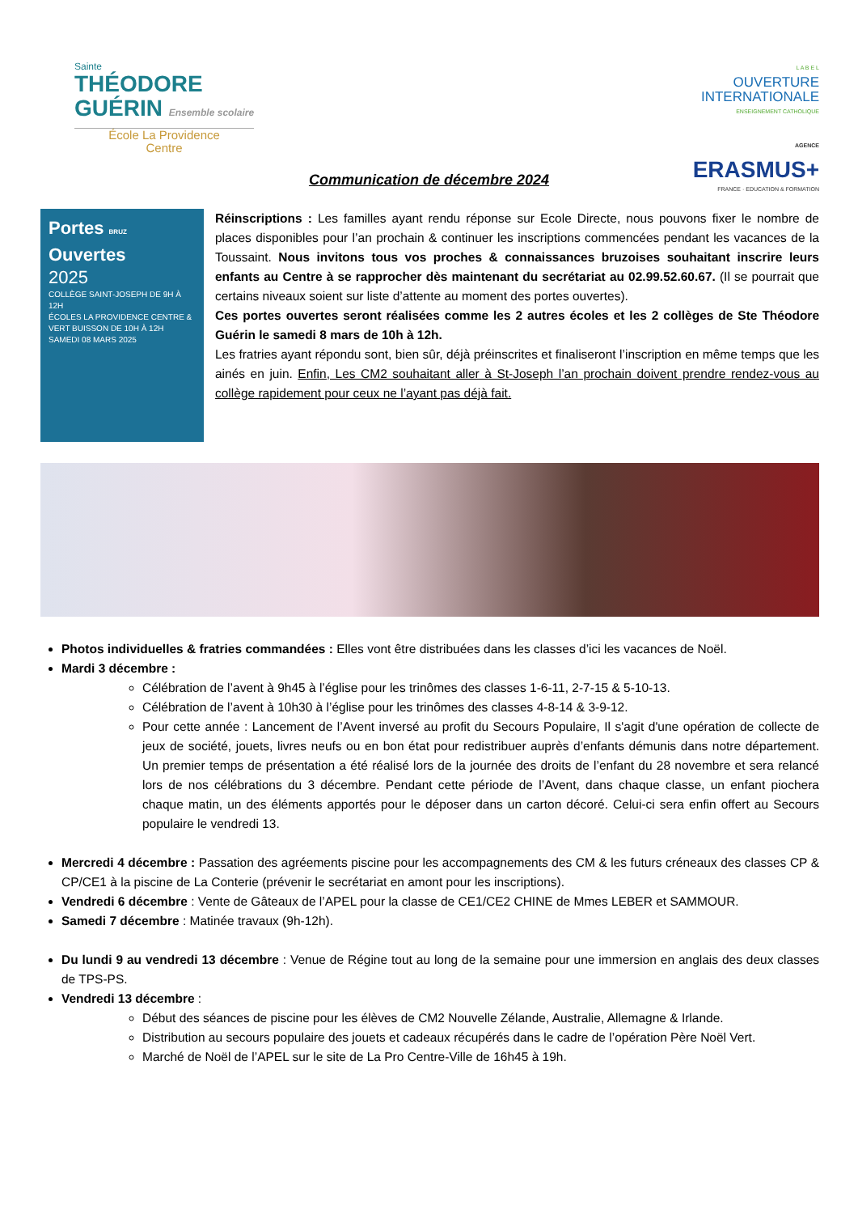Sainte
THÉODORE
GUÉRIN Ensemble scolaire
École La Providence
Centre
L A B E L
OUVERTURE
INTERNATIONALE
ENSEIGNEMENT CATHOLIQUE
AGENCE
ERASMUS+
FRANCE · EDUCATION & FORMATION
Communication de décembre 2024
Portes BRUZ
Ouvertes
2025
COLLÈGE SAINT-JOSEPH DE 9H À 12H
ÉCOLES LA PROVIDENCE CENTRE & VERT BUISSON DE 10H À 12H
SAMEDI 08 MARS 2025
Réinscriptions : Les familles ayant rendu réponse sur Ecole Directe, nous pouvons fixer le nombre de places disponibles pour l’an prochain & continuer les inscriptions commencées pendant les vacances de la Toussaint. Nous invitons tous vos proches & connaissances bruzoises souhaitant inscrire leurs enfants au Centre à se rapprocher dès maintenant du secrétariat au 02.99.52.60.67. (Il se pourrait que certains niveaux soient sur liste d’attente au moment des portes ouvertes).
Ces portes ouvertes seront réalisées comme les 2 autres écoles et les 2 collèges de Ste Théodore Guérin le samedi 8 mars de 10h à 12h.
Les fratries ayant répondu sont, bien sûr, déjà préinscrites et finaliseront l’inscription en même temps que les ainés en juin. Enfin, Les CM2 souhaitant aller à St-Joseph l’an prochain doivent prendre rendez-vous au collège rapidement pour ceux ne l’ayant pas déjà fait.
Photos individuelles & fratries commandées : Elles vont être distribuées dans les classes d’ici les vacances de Noël.
Mardi 3 décembre :
Célébration de l’avent à 9h45 à l’église pour les trinômes des classes 1-6-11, 2-7-15 & 5-10-13.
Célébration de l’avent à 10h30 à l’église pour les trinômes des classes 4-8-14 & 3-9-12.
Pour cette année : Lancement de l’Avent inversé au profit du Secours Populaire, Il s'agit d'une opération de collecte de jeux de société, jouets, livres neufs ou en bon état pour redistribuer auprès d’enfants démunis dans notre département. Un premier temps de présentation a été réalisé lors de la journée des droits de l’enfant du 28 novembre et sera relancé lors de nos célébrations du 3 décembre. Pendant cette période de l’Avent, dans chaque classe, un enfant piochera chaque matin, un des éléments apportés pour le déposer dans un carton décoré. Celui-ci sera enfin offert au Secours populaire le vendredi 13.
Mercredi 4 décembre : Passation des agréements piscine pour les accompagnements des CM & les futurs créneaux des classes CP & CP/CE1 à la piscine de La Conterie (prévenir le secrétariat en amont pour les inscriptions).
Vendredi 6 décembre : Vente de Gâteaux de l’APEL pour la classe de CE1/CE2 CHINE de Mmes LEBER et SAMMOUR.
Samedi 7 décembre : Matinée travaux (9h-12h).
Du lundi 9 au vendredi 13 décembre : Venue de Régine tout au long de la semaine pour une immersion en anglais des deux classes de TPS-PS.
Vendredi 13 décembre :
Début des séances de piscine pour les élèves de CM2 Nouvelle Zélande, Australie, Allemagne & Irlande.
Distribution au secours populaire des jouets et cadeaux récupérés dans le cadre de l’opération Père Noël Vert.
Marché de Noël de l’APEL sur le site de La Pro Centre-Ville de 16h45 à 19h.